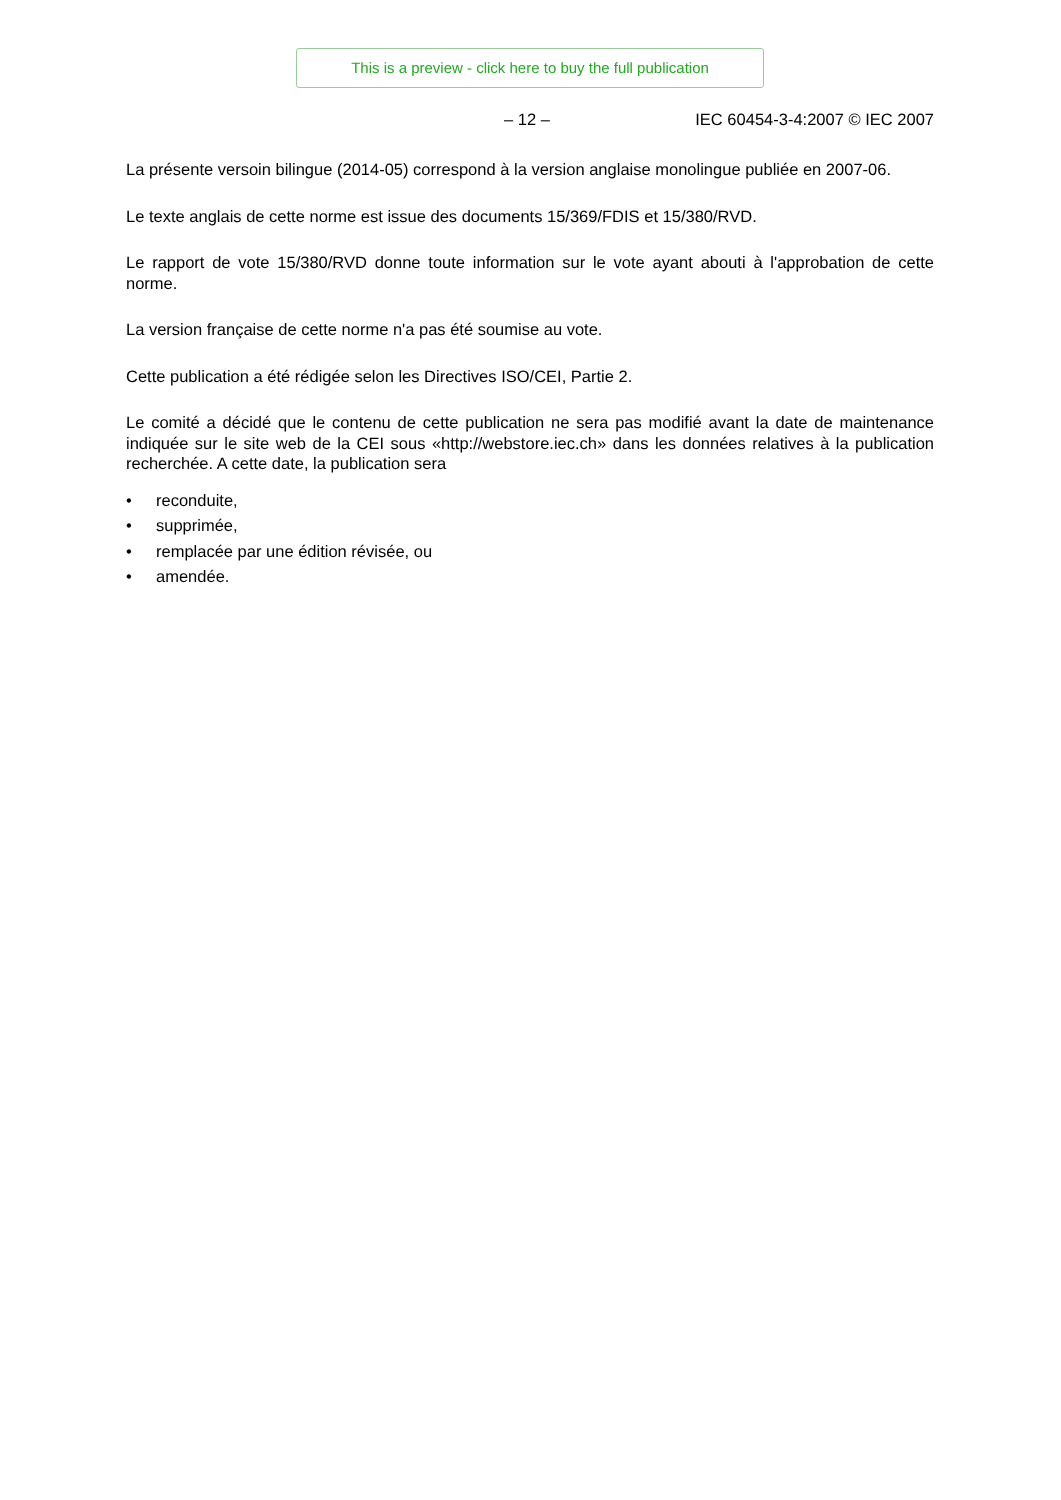This is a preview - click here to buy the full publication
– 12 – IEC 60454-3-4:2007 © IEC 2007
La présente versoin bilingue (2014-05) correspond à la version anglaise monolingue publiée en 2007-06.
Le texte anglais de cette norme est issue des documents 15/369/FDIS et 15/380/RVD.
Le rapport de vote 15/380/RVD donne toute information sur le vote ayant abouti à l'approbation de cette norme.
La version française de cette norme n'a pas été soumise au vote.
Cette publication a été rédigée selon les Directives ISO/CEI, Partie 2.
Le comité a décidé que le contenu de cette publication ne sera pas modifié avant la date de maintenance indiquée sur le site web de la CEI sous «http://webstore.iec.ch» dans les données relatives à la publication recherchée. A cette date, la publication sera
• reconduite,
• supprimée,
• remplacée par une édition révisée, ou
• amendée.